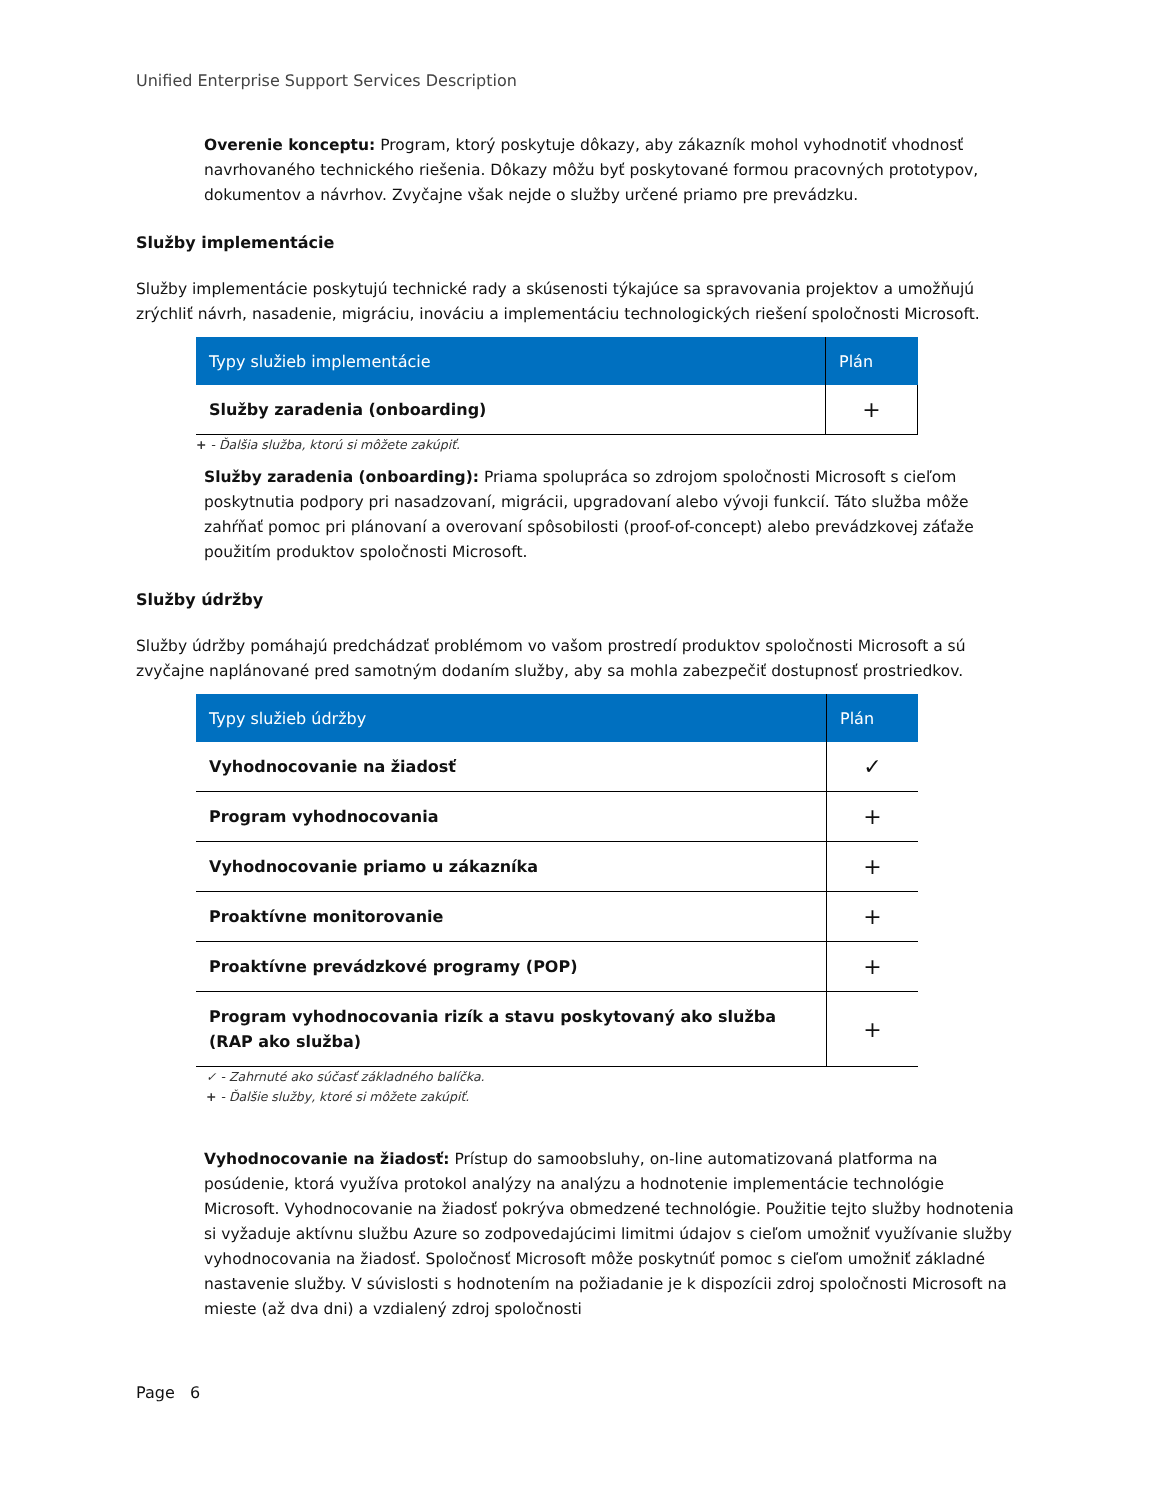Unified Enterprise Support Services Description
Overenie konceptu: Program, ktorý poskytuje dôkazy, aby zákazník mohol vyhodnotiť vhodnosť navrhovaného technického riešenia. Dôkazy môžu byť poskytované formou pracovných prototypov, dokumentov a návrhov. Zvyčajne však nejde o služby určené priamo pre prevádzku.
Služby implementácie
Služby implementácie poskytujú technické rady a skúsenosti týkajúce sa spravovania projektov a umožňujú zrýchliť návrh, nasadenie, migráciu, inováciu a implementáciu technologických riešení spoločnosti Microsoft.
| Typy služieb implementácie | Plán |
| --- | --- |
| Služby zaradenia (onboarding) | + |
+ - Ďalšia služba, ktorú si môžete zakúpiť.
Služby zaradenia (onboarding): Priama spolupráca so zdrojom spoločnosti Microsoft s cieľom poskytnutia podpory pri nasadzovaní, migrácii, upgradovaní alebo vývoji funkcií. Táto služba môže zahŕňať pomoc pri plánovaní a overovaní spôsobilosti (proof-of-concept) alebo prevádzkovej záťaže použitím produktov spoločnosti Microsoft.
Služby údržby
Služby údržby pomáhajú predchádzať problémom vo vašom prostredí produktov spoločnosti Microsoft a sú zvyčajne naplánované pred samotným dodaním služby, aby sa mohla zabezpečiť dostupnosť prostriedkov.
| Typy služieb údržby | Plán |
| --- | --- |
| Vyhodnocovanie na žiadosť | ✓ |
| Program vyhodnocovania | + |
| Vyhodnocovanie priamo u zákazníka | + |
| Proaktívne monitorovanie | + |
| Proaktívne prevádzkové programy (POP) | + |
| Program vyhodnocovania rizík a stavu poskytovaný ako služba (RAP ako služba) | + |
✓ - Zahrnuté ako súčasť základného balíčka.
+ - Ďalšie služby, ktoré si môžete zakúpiť.
Vyhodnocovanie na žiadosť: Prístup do samoobsluhy, on-line automatizovaná platforma na posúdenie, ktorá využíva protokol analýzy na analýzu a hodnotenie implementácie technológie Microsoft. Vyhodnocovanie na žiadosť pokrýva obmedzené technológie. Použitie tejto služby hodnotenia si vyžaduje aktívnu službu Azure so zodpovedajúcimi limitmi údajov s cieľom umožniť využívanie služby vyhodnocovania na žiadosť. Spoločnosť Microsoft môže poskytnúť pomoc s cieľom umožniť základné nastavenie služby. V súvislosti s hodnotením na požiadanie je k dispozícii zdroj spoločnosti Microsoft na mieste (až dva dni) a vzdialený zdroj spoločnosti
Page 6